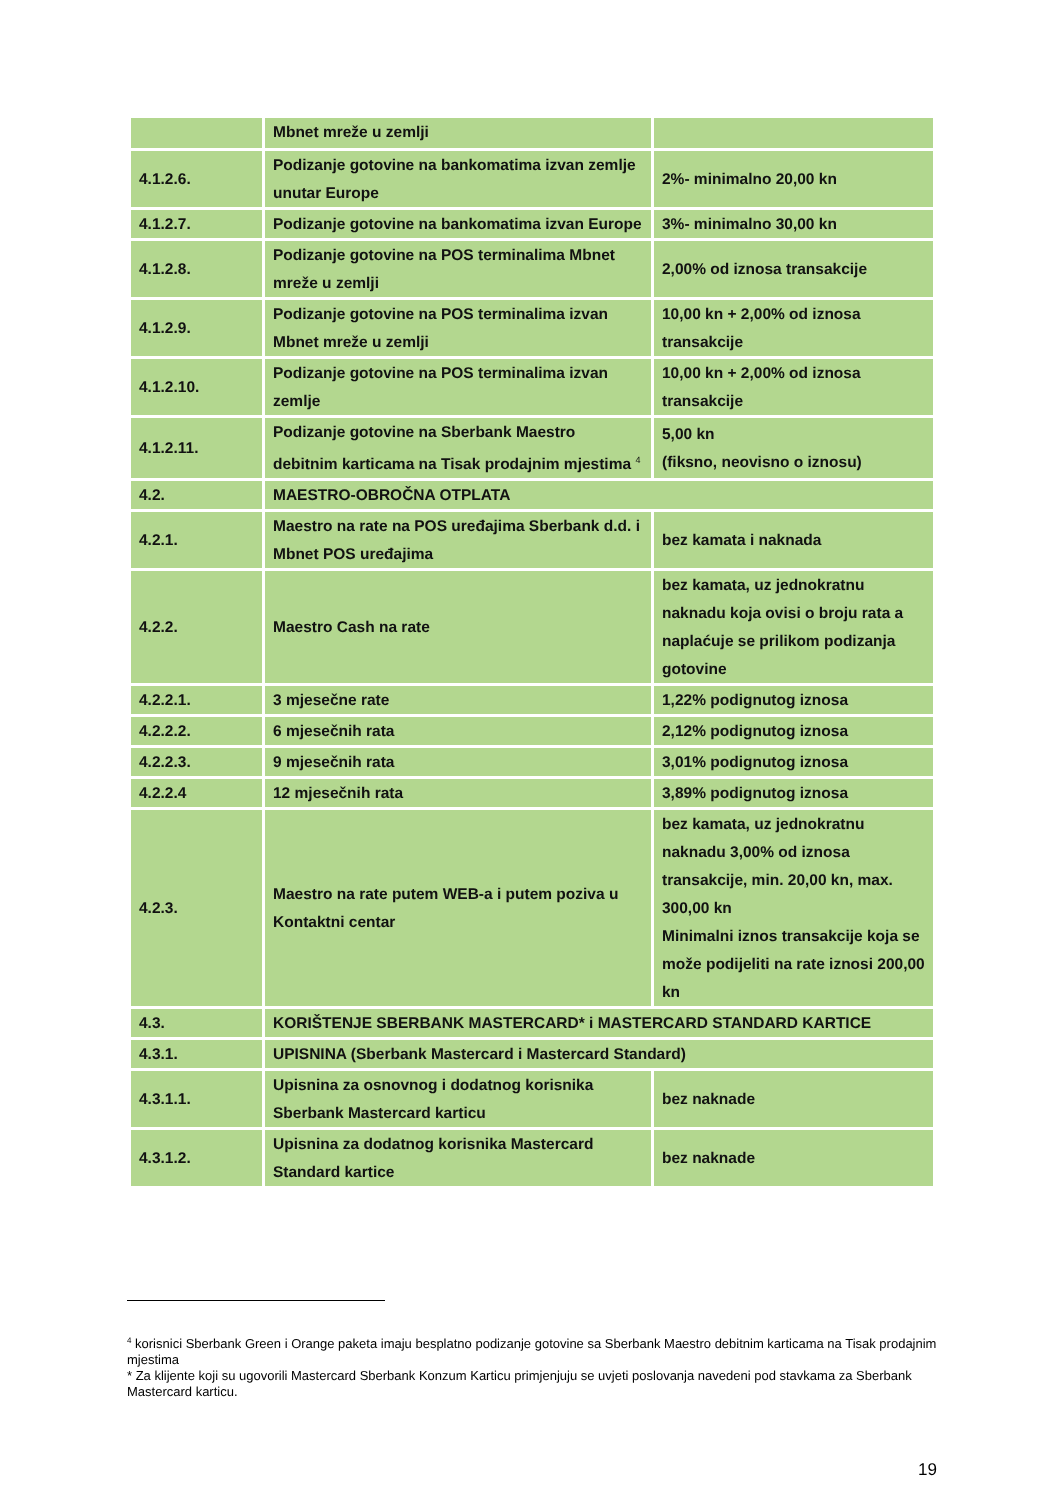| | Mbnet mreže u zemlji | |
| 4.1.2.6. | Podizanje gotovine na bankomatima izvan zemlje unutar Europe | 2%- minimalno 20,00 kn |
| 4.1.2.7. | Podizanje gotovine na bankomatima izvan Europe | 3%- minimalno 30,00 kn |
| 4.1.2.8. | Podizanje gotovine na POS terminalima Mbnet mreže u zemlji | 2,00% od iznosa transakcije |
| 4.1.2.9. | Podizanje gotovine na POS terminalima izvan Mbnet mreže u zemlji | 10,00 kn + 2,00% od iznosa transakcije |
| 4.1.2.10. | Podizanje gotovine na POS terminalima izvan zemlje | 10,00 kn + 2,00% od iznosa transakcije |
| 4.1.2.11. | Podizanje gotovine na Sberbank Maestro debitnim karticama na Tisak prodajnim mjestima <sup>4</sup> | 5,00 kn (fiksno, neovisno o iznosu) |
| 4.2. | MAESTRO-OBROČNA OTPLATA | |
| 4.2.1. | Maestro na rate na POS uređajima Sberbank d.d. i Mbnet POS uređajima | bez kamata i naknada |
| 4.2.2. | Maestro Cash na rate | bez kamata, uz jednokratnu naknadu koja ovisi o broju rata a naplaćuje se prilikom podizanja gotovine |
| 4.2.2.1. | 3 mjesečne rate | 1,22% podignutog iznosa |
| 4.2.2.2. | 6 mjesečnih rata | 2,12% podignutog iznosa |
| 4.2.2.3. | 9 mjesečnih rata | 3,01% podignutog iznosa |
| 4.2.2.4 | 12 mjesečnih rata | 3,89% podignutog iznosa |
| 4.2.3. | Maestro na rate putem WEB-a i putem poziva u Kontaktni centar | bez kamata, uz jednokratnu naknadu 3,00% od iznosa transakcije, min. 20,00 kn, max. 300,00 kn Minimalni iznos transakcije koja se može podijeliti na rate iznosi 200,00 kn |
| 4.3. | KORIŠTENJE SBERBANK MASTERCARD* i MASTERCARD STANDARD KARTICE | |
| 4.3.1. | UPISNINA (Sberbank Mastercard i Mastercard Standard) | |
| 4.3.1.1. | Upisnina za osnovnog i dodatnog korisnika Sberbank Mastercard karticu | bez naknade |
| 4.3.1.2. | Upisnina za dodatnog korisnika Mastercard Standard kartice | bez naknade |
<sup>4</sup> korisnici Sberbank Green i Orange paketa imaju besplatno podizanje gotovine sa Sberbank Maestro debitnim karticama na Tisak prodajnim mjestima
* Za klijente koji su ugovorili Mastercard Sberbank Konzum Karticu primjenjuju se uvjeti poslovanja navedeni pod stavkama za Sberbank Mastercard karticu.
19